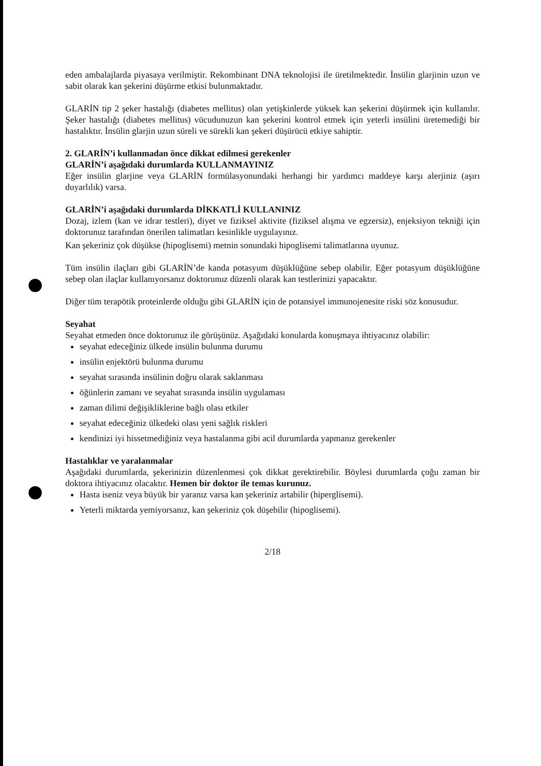eden ambalajlarda piyasaya verilmiştir. Rekombinant DNA teknolojisi ile üretilmektedir. İnsülin glarjinin uzun ve sabit olarak kan şekerini düşürme etkisi bulunmaktadır.
GLARİN tip 2 şeker hastalığı (diabetes mellitus) olan yetişkinlerde yüksek kan şekerini düşürmek için kullanılır. Şeker hastalığı (diabetes mellitus) vücudunuzun kan şekerini kontrol etmek için yeterli insülini üretemediği bir hastalıktır. İnsülin glarjin uzun süreli ve sürekli kan şekeri düşürücü etkiye sahiptir.
2. GLARİN’i kullanmadan önce dikkat edilmesi gerekenler
GLARİN’i aşağıdaki durumlarda KULLANMAYINIZ
Eğer insülin glarjine veya GLARİN formülasyonundaki herhangi bir yardımcı maddeye karşı alerjiniz (aşırı duyarlılık) varsa.
GLARİN’i aşağıdaki durumlarda DİKKATLİ KULLANINIZ
Dozaj, izlem (kan ve idrar testleri), diyet ve fiziksel aktivite (fiziksel alışma ve egzersiz), enjeksiyon tekniği için doktorunuz tarafından önerilen talimatları kesinlikle uygulayınız.
Kan şekeriniz çok düşükse (hipoglisemi) metnin sonundaki hipoglisemi talimatlarına uyunuz.
Tüm insülin ilaçları gibi GLARİN’de kanda potasyum düşüklüğüne sebep olabilir. Eğer potasyum düşüklüğüne sebep olan ilaçlar kullanıyorsanız doktorunuz düzenli olarak kan testlerinizi yapacaktır.
Diğer tüm terapötik proteinlerde olduğu gibi GLARİN için de potansiyel immunojenesite riski söz konusudur.
Seyahat
Seyahat etmeden önce doktorunuz ile görüşünüz. Aşağıdaki konularda konuşmaya ihtiyacınız olabilir:
seyahat edeceğiniz ülkede insülin bulunma durumu
insülin enjektörü bulunma durumu
seyahat sırasında insülinin doğru olarak saklanması
öğünlerin zamanı ve seyahat sırasında insülin uygulaması
zaman dilimi değişikliklerine bağlı olası etkiler
seyahat edeceğiniz ülkedeki olası yeni sağlık riskleri
kendinizi iyi hissetmediğiniz veya hastalanma gibi acil durumlarda yapmanız gerekenler
Hastalıklar ve yaralanmalar
Aşağıdaki durumlarda, şekerinizin düzenlenmesi çok dikkat gerektirebilir. Böylesi durumlarda çoğu zaman bir doktora ihtiyacınız olacaktır. Hemen bir doktor ile temas kurunuz.
Hasta iseniz veya büyük bir yaranız varsa kan şekeriniz artabilir (hiperglisemi).
Yeterli miktarda yemiyorsanız, kan şekeriniz çok düşebilir (hipoglisemi).
2/18